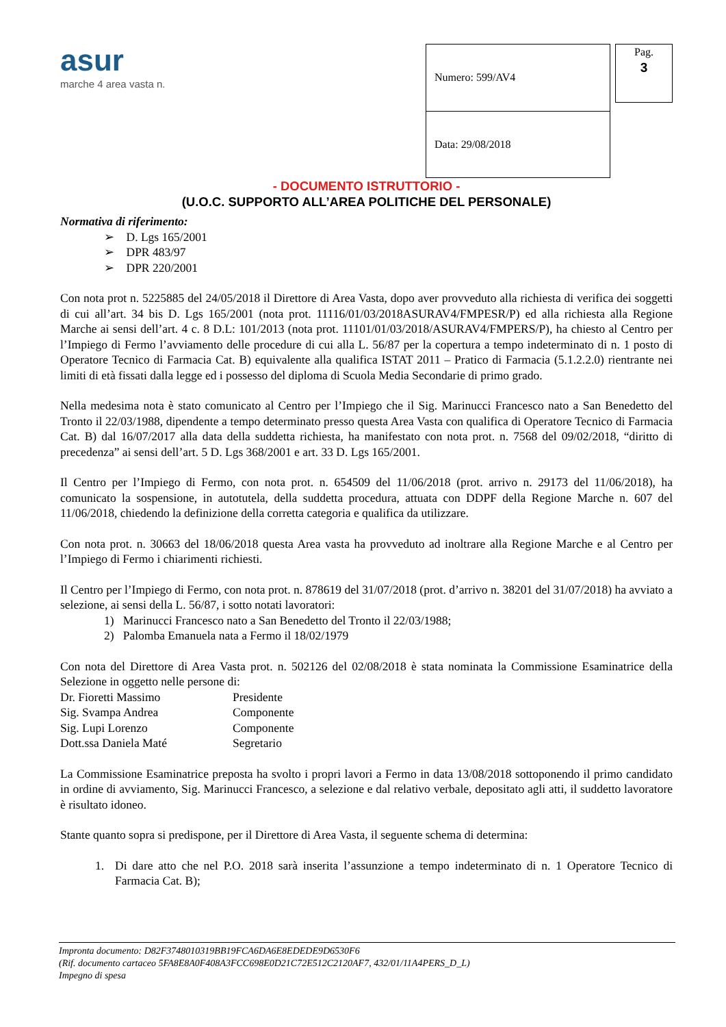asur
marche 4 area vasta n.
| Numero: 599/AV4 |
| Data: 29/08/2018 |
Pag.
3
- DOCUMENTO ISTRUTTORIO -
(U.O.C. SUPPORTO ALL’AREA POLITICHE DEL PERSONALE)
Normativa di riferimento:
➢ D. Lgs 165/2001
➢ DPR 483/97
➢ DPR 220/2001
Con nota prot n. 5225885 del 24/05/2018 il Direttore di Area Vasta, dopo aver provveduto alla richiesta di verifica dei soggetti di cui all’art. 34 bis D. Lgs 165/2001 (nota prot. 11116/01/03/2018ASURAV4/FMPESR/P) ed alla richiesta alla Regione Marche ai sensi dell’art. 4 c. 8 D.L: 101/2013 (nota prot. 11101/01/03/2018/ASURAV4/FMPERS/P), ha chiesto al Centro per l’Impiego di Fermo l’avviamento delle procedure di cui alla L. 56/87 per la copertura a tempo indeterminato di n. 1 posto di Operatore Tecnico di Farmacia Cat. B) equivalente alla qualifica ISTAT 2011 – Pratico di Farmacia (5.1.2.2.0) rientrante nei limiti di età fissati dalla legge ed i possesso del diploma di Scuola Media Secondarie di primo grado.
Nella medesima nota è stato comunicato al Centro per l’Impiego che il Sig. Marinucci Francesco nato a San Benedetto del Tronto il 22/03/1988, dipendente a tempo determinato presso questa Area Vasta con qualifica di Operatore Tecnico di Farmacia Cat. B) dal 16/07/2017 alla data della suddetta richiesta, ha manifestato con nota prot. n. 7568 del 09/02/2018, “diritto di precedenza” ai sensi dell’art. 5 D. Lgs 368/2001 e art. 33 D. Lgs 165/2001.
Il Centro per l’Impiego di Fermo, con nota prot. n. 654509 del 11/06/2018 (prot. arrivo n. 29173 del 11/06/2018), ha comunicato la sospensione, in autotutela, della suddetta procedura, attuata con DDPF della Regione Marche n. 607 del 11/06/2018, chiedendo la definizione della corretta categoria e qualifica da utilizzare.
Con nota prot. n. 30663 del 18/06/2018 questa Area vasta ha provveduto ad inoltrare alla Regione Marche e al Centro per l’Impiego di Fermo i chiarimenti richiesti.
Il Centro per l’Impiego di Fermo, con nota prot. n. 878619 del 31/07/2018 (prot. d’arrivo n. 38201 del 31/07/2018) ha avviato a selezione, ai sensi della L. 56/87, i sotto notati lavoratori:
1) Marinucci Francesco nato a San Benedetto del Tronto il 22/03/1988;
2) Palomba Emanuela nata a Fermo il 18/02/1979
Con nota del Direttore di Area Vasta prot. n. 502126 del 02/08/2018 è stata nominata la Commissione Esaminatrice della Selezione in oggetto nelle persone di:
Dr. Fioretti Massimo Presidente
Sig. Svampa Andrea Componente
Sig. Lupi Lorenzo Componente
Dott.ssa Daniela Maté Segretario
La Commissione Esaminatrice preposta ha svolto i propri lavori a Fermo in data 13/08/2018 sottoponendo il primo candidato in ordine di avviamento, Sig. Marinucci Francesco, a selezione e dal relativo verbale, depositato agli atti, il suddetto lavoratore è risultato idoneo.
Stante quanto sopra si predispone, per il Direttore di Area Vasta, il seguente schema di determina:
1. Di dare atto che nel P.O. 2018 sarà inserita l’assunzione a tempo indeterminato di n. 1 Operatore Tecnico di Farmacia Cat. B);
Impronta documento: D82F3748010319BB19FCA6DA6E8EDEDE9D6530F6
(Rif. documento cartaceo 5FA8E8A0F408A3FCC698E0D21C72E512C2120AF7, 432/01/11A4PERS_D_L)
Impegno di spesa